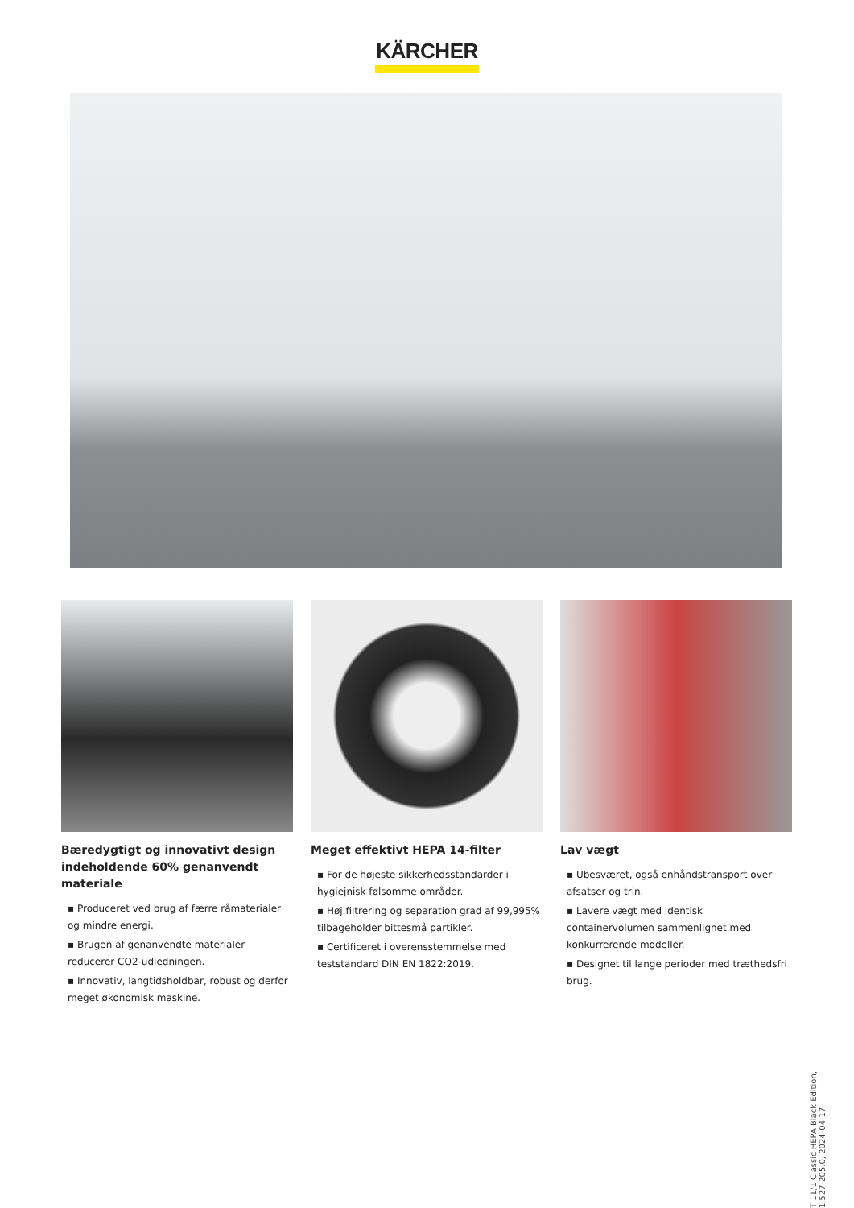KÄRCHER
Bæredygtigt og innovativt design indeholdende 60% genanvendt materiale
▪ Produceret ved brug af færre råmaterialer og mindre energi.
▪ Brugen af genanvendte materialer reducerer CO2-udledningen.
▪ Innovativ, langtidsholdbar, robust og derfor meget økonomisk maskine.
Meget effektivt HEPA 14-filter
▪ For de højeste sikkerhedsstandarder i hygiejnisk følsomme områder.
▪ Høj filtrering og separation grad af 99,995% tilbageholder bittesmå partikler.
▪ Certificeret i overensstemmelse med teststandard DIN EN 1822:2019.
Lav vægt
▪ Ubesværet, også enhåndstransport over afsatser og trin.
▪ Lavere vægt med identisk containervolumen sammenlignet med konkurrerende modeller.
▪ Designet til lange perioder med træthedsfri brug.
T 11/1 Classic HEPA Black Edition, 1.527-205.0, 2024-04-17